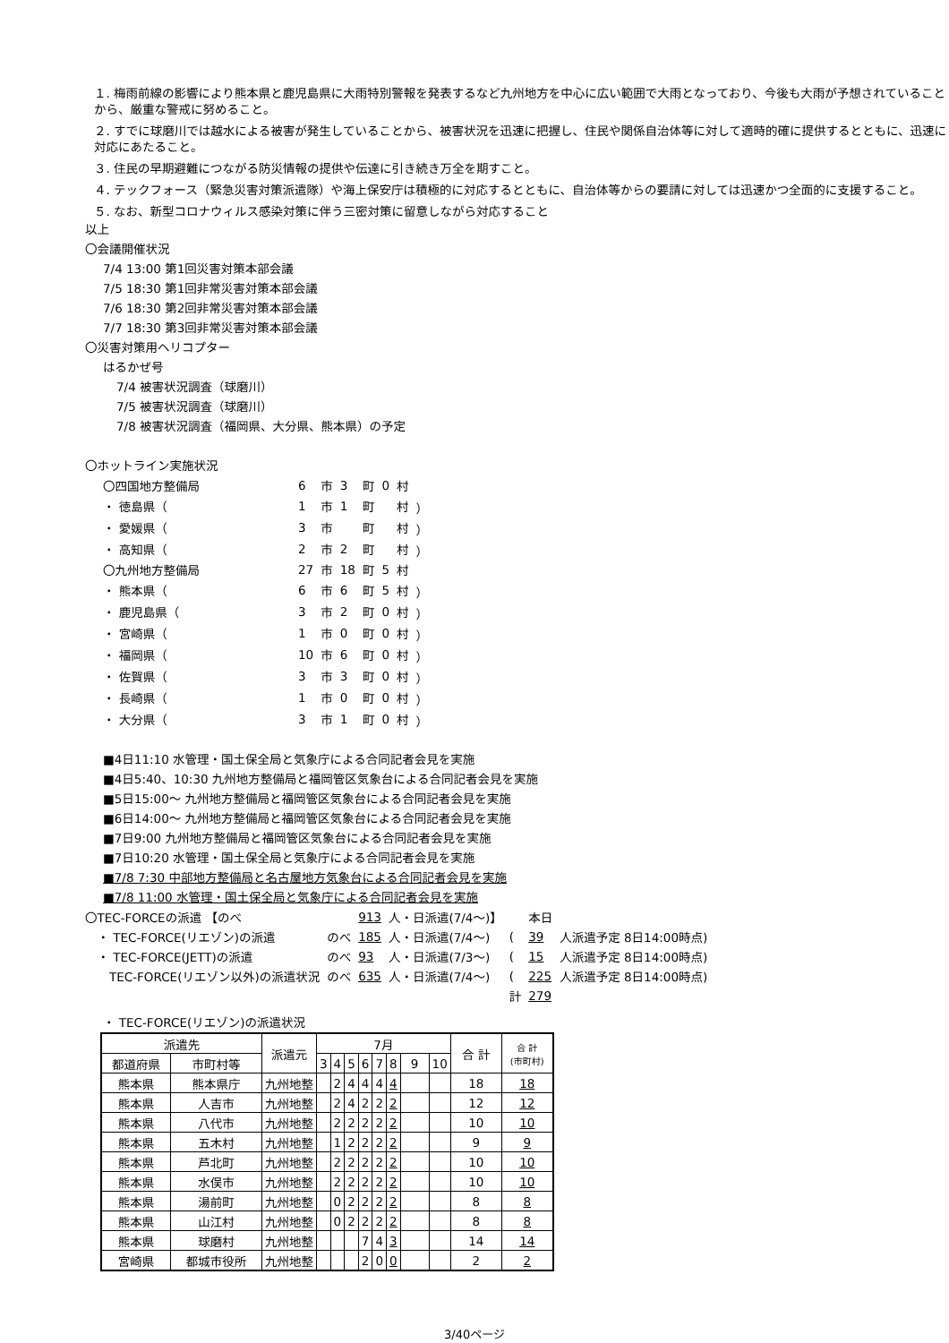１. 梅雨前線の影響により熊本県と鹿児島県に大雨特別警報を発表するなど九州地方を中心に広い範囲で大雨となっており、今後も大雨が予想されていることから、厳重な警戒に努めること。
２. すでに球磨川では越水による被害が発生していることから、被害状況を迅速に把握し、住民や関係自治体等に対して適時的確に提供するとともに、迅速に対応にあたること。
３. 住民の早期避難につながる防災情報の提供や伝達に引き続き万全を期すこと。
４. テックフォース（緊急災害対策派遣隊）や海上保安庁は積極的に対応するとともに、自治体等からの要請に対しては迅速かつ全面的に支援すること。
５. なお、新型コロナウィルス感染対策に伴う三密対策に留意しながら対応すること
以上
〇会議開催状況
7/4 13:00 第1回災害対策本部会議
7/5 18:30 第1回非常災害対策本部会議
7/6 18:30 第2回非常災害対策本部会議
7/7 18:30 第3回非常災害対策本部会議
〇災害対策用ヘリコプター
はるかぜ号
7/4 被害状況調査（球磨川）
7/5 被害状況調査（球磨川）
7/8 被害状況調査（福岡県、大分県、熊本県）の予定
〇ホットライン実施状況
| 〇四国地方整備局 | 6 | 市 | 3 | 町 | 0 | 村 | |
| ・ 徳島県（ | 1 | 市 | 1 | 町 | | 村 | ） |
| ・ 愛媛県（ | 3 | 市 | | 町 | | 村 | ） |
| ・ 高知県（ | 2 | 市 | 2 | 町 | | 村 | ） |
| 〇九州地方整備局 | 27 | 市 | 18 | 町 | 5 | 村 | |
| ・ 熊本県（ | 6 | 市 | 6 | 町 | 5 | 村 | ） |
| ・ 鹿児島県（ | 3 | 市 | 2 | 町 | 0 | 村 | ） |
| ・ 宮崎県（ | 1 | 市 | 0 | 町 | 0 | 村 | ） |
| ・ 福岡県（ | 10 | 市 | 6 | 町 | 0 | 村 | ） |
| ・ 佐賀県（ | 3 | 市 | 3 | 町 | 0 | 村 | ） |
| ・ 長崎県（ | 1 | 市 | 0 | 町 | 0 | 村 | ） |
| ・ 大分県（ | 3 | 市 | 1 | 町 | 0 | 村 | ） |
■4日11:10 水管理・国土保全局と気象庁による合同記者会見を実施
■4日5:40、10:30 九州地方整備局と福岡管区気象台による合同記者会見を実施
■5日15:00～ 九州地方整備局と福岡管区気象台による合同記者会見を実施
■6日14:00～ 九州地方整備局と福岡管区気象台による合同記者会見を実施
■7日9:00 九州地方整備局と福岡管区気象台による合同記者会見を実施
■7日10:20 水管理・国土保全局と気象庁による合同記者会見を実施
■7/8 7:30 中部地方整備局と名古屋地方気象台による合同記者会見を実施
■7/8 11:00 水管理・国土保全局と気象庁による合同記者会見を実施
| 〇TEC-FORCEの派遣 【のべ | | 913 | 人・日派遣(7/4～)】 | | 本日 | |
| ・ TEC-FORCE(リエゾン)の派遣 | のべ | 185 | 人・日派遣(7/4～) | ( | 39 | 人派遣予定 8日14:00時点) |
| ・ TEC-FORCE(JETT)の派遣 | のべ | 93 | 人・日派遣(7/3～) | ( | 15 | 人派遣予定 8日14:00時点) |
| TEC-FORCE(リエゾン以外)の派遣状況 | のべ | 635 | 人・日派遣(7/4～) | ( | 225 | 人派遣予定 8日14:00時点) |
| | | | | 計 | 279 | |
・ TEC-FORCE(リエゾン)の派遣状況
| 派遣先 | | 派遣元 | 7月 | | | | | | | | 合 計 | 合 計 (市町村) |
| --- | --- | --- | --- | --- | --- | --- | --- | --- | --- | --- | --- | --- |
| 都道府県 | 市町村等 | | 3 | 4 | 5 | 6 | 7 | 8 | 9 | 10 | | |
| 熊本県 | 熊本県庁 | 九州地整 | | 2 | 4 | 4 | 4 | 4 | | | 18 | 18 |
| 熊本県 | 人吉市 | 九州地整 | | 2 | 4 | 2 | 2 | 2 | | | 12 | 12 |
| 熊本県 | 八代市 | 九州地整 | | 2 | 2 | 2 | 2 | 2 | | | 10 | 10 |
| 熊本県 | 五木村 | 九州地整 | | 1 | 2 | 2 | 2 | 2 | | | 9 | 9 |
| 熊本県 | 芦北町 | 九州地整 | | 2 | 2 | 2 | 2 | 2 | | | 10 | 10 |
| 熊本県 | 水俣市 | 九州地整 | | 2 | 2 | 2 | 2 | 2 | | | 10 | 10 |
| 熊本県 | 湯前町 | 九州地整 | | 0 | 2 | 2 | 2 | 2 | | | 8 | 8 |
| 熊本県 | 山江村 | 九州地整 | | 0 | 2 | 2 | 2 | 2 | | | 8 | 8 |
| 熊本県 | 球磨村 | 九州地整 | | | | 7 | 4 | 3 | | | 14 | 14 |
| 宮崎県 | 都城市役所 | 九州地整 | | | | 2 | 0 | 0 | | | 2 | 2 |
3/40ページ